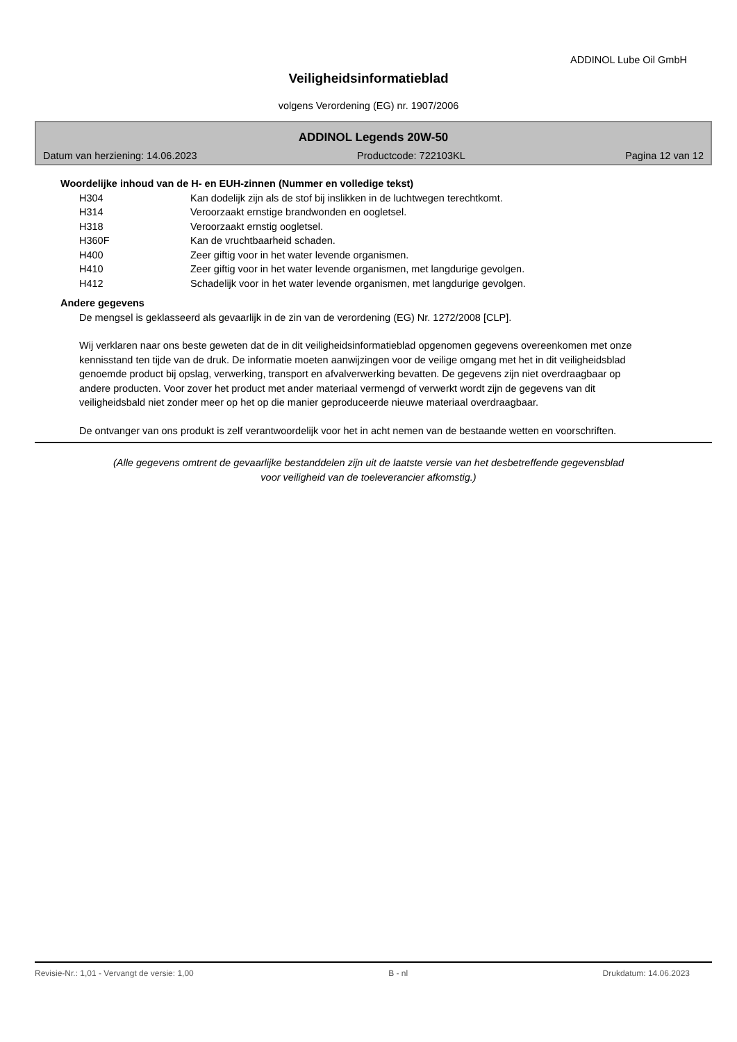ADDINOL Lube Oil GmbH
Veiligheidsinformatieblad
volgens Verordening (EG) nr. 1907/2006
ADDINOL Legends 20W-50
Datum van herziening: 14.06.2023 Productcode: 722103KL Pagina 12 van 12
Woordelijke inhoud van de H- en EUH-zinnen (Nummer en volledige tekst)
| H304 | Kan dodelijk zijn als de stof bij inslikken in de luchtwegen terechtkomt. |
| H314 | Veroorzaakt ernstige brandwonden en oogletsel. |
| H318 | Veroorzaakt ernstig oogletsel. |
| H360F | Kan de vruchtbaarheid schaden. |
| H400 | Zeer giftig voor in het water levende organismen. |
| H410 | Zeer giftig voor in het water levende organismen, met langdurige gevolgen. |
| H412 | Schadelijk voor in het water levende organismen, met langdurige gevolgen. |
Andere gegevens
De mengsel is geklasseerd als gevaarlijk in de zin van de verordening (EG) Nr. 1272/2008 [CLP].
Wij verklaren naar ons beste geweten dat de in dit veiligheidsinformatieblad opgenomen gegevens overeenkomen met onze kennisstand ten tijde van de druk. De informatie moeten aanwijzingen voor de veilige omgang met het in dit veiligheidsblad genoemde product bij opslag, verwerking, transport en afvalverwerking bevatten. De gegevens zijn niet overdraagbaar op andere producten. Voor zover het product met ander materiaal vermengd of verwerkt wordt zijn de gegevens van dit veiligheidsbald niet zonder meer op het op die manier geproduceerde nieuwe materiaal overdraagbaar.
De ontvanger van ons produkt is zelf verantwoordelijk voor het in acht nemen van de bestaande wetten en voorschriften.
(Alle gegevens omtrent de gevaarlijke bestanddelen zijn uit de laatste versie van het desbetreffende gegevensblad
voor veiligheid van de toeleverancier afkomstig.)
Revisie-Nr.: 1,01 - Vervangt de versie: 1,00 B - nl Drukdatum: 14.06.2023